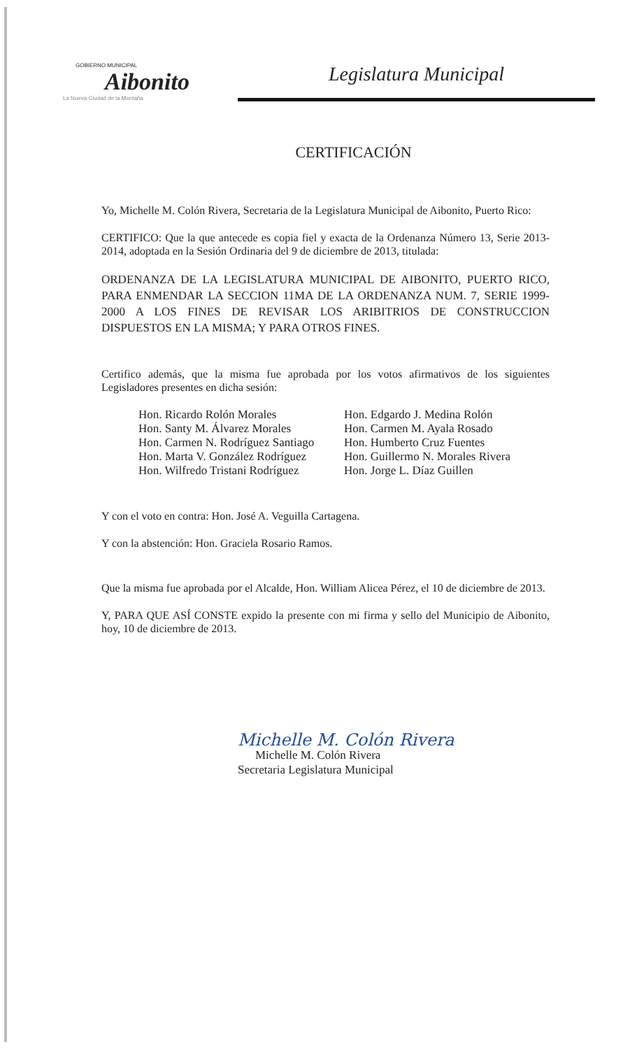GOBIERNO MUNICIPAL
Aibonito
La Nueva Ciudad de la Montaña
Legislatura Municipal
CERTIFICACIÓN
Yo, Michelle M. Colón Rivera, Secretaria de la Legislatura Municipal de Aibonito, Puerto Rico:
CERTIFICO: Que la que antecede es copia fiel y exacta de la Ordenanza Número 13, Serie 2013-2014, adoptada en la Sesión Ordinaria del 9 de diciembre de 2013, titulada:
ORDENANZA DE LA LEGISLATURA MUNICIPAL DE AIBONITO, PUERTO RICO, PARA ENMENDAR LA SECCION 11MA DE LA ORDENANZA NUM. 7, SERIE 1999-2000 A LOS FINES DE REVISAR LOS ARIBITRIOS DE CONSTRUCCION DISPUESTOS EN LA MISMA; Y PARA OTROS FINES.
Certifico además, que la misma fue aprobada por los votos afirmativos de los siguientes Legisladores presentes en dicha sesión:
Hon. Ricardo Rolón Morales
Hon. Santy M. Álvarez Morales
Hon. Carmen N. Rodríguez Santiago
Hon. Marta V. González Rodríguez
Hon. Wilfredo Tristani Rodríguez
Hon. Edgardo J. Medina Rolón
Hon. Carmen M. Ayala Rosado
Hon. Humberto Cruz Fuentes
Hon. Guillermo N. Morales Rivera
Hon. Jorge L. Díaz Guillen
Y con el voto en contra: Hon. José A. Veguilla Cartagena.
Y con la abstención: Hon. Graciela Rosario Ramos.
Que la misma fue aprobada por el Alcalde, Hon. William Alicea Pérez, el 10 de diciembre de 2013.
Y, PARA QUE ASÍ CONSTE expido la presente con mi firma y sello del Municipio de Aibonito, hoy, 10 de diciembre de 2013.
Michelle M. Colón Rivera
Michelle M. Colón Rivera
Secretaria Legislatura Municipal